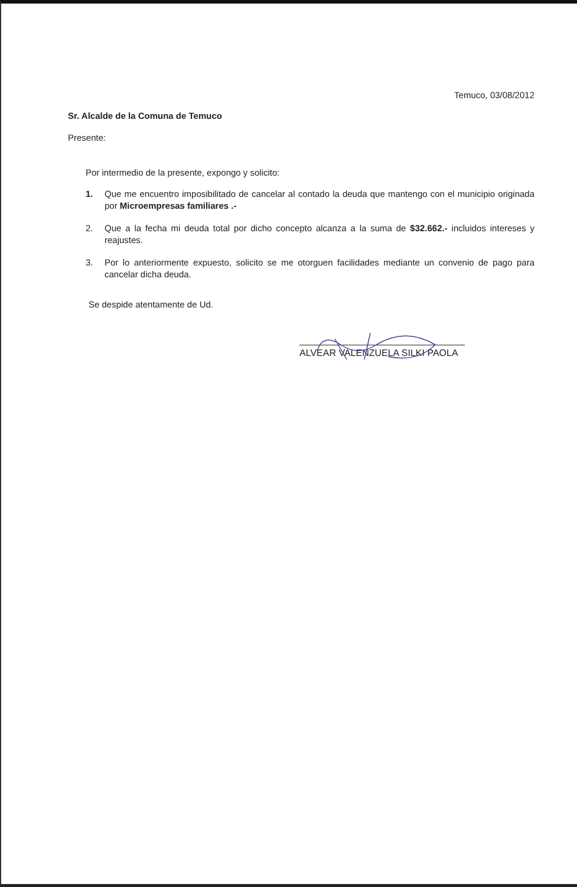Temuco, 03/08/2012
Sr. Alcalde de la Comuna de Temuco
Presente:
Por intermedio de la presente, expongo y solicito:
1. Que me encuentro imposibilitado de cancelar al contado la deuda que mantengo con el municipio originada por Microempresas familiares .-
2. Que a la fecha mi deuda total por dicho concepto alcanza a la suma de $32.662.- incluidos intereses y reajustes.
3. Por lo anteriormente expuesto, solicito se me otorguen facilidades mediante un convenio de pago para cancelar dicha deuda.
Se despide atentamente de Ud.
ALVEAR VALENZUELA SILKI PAOLA